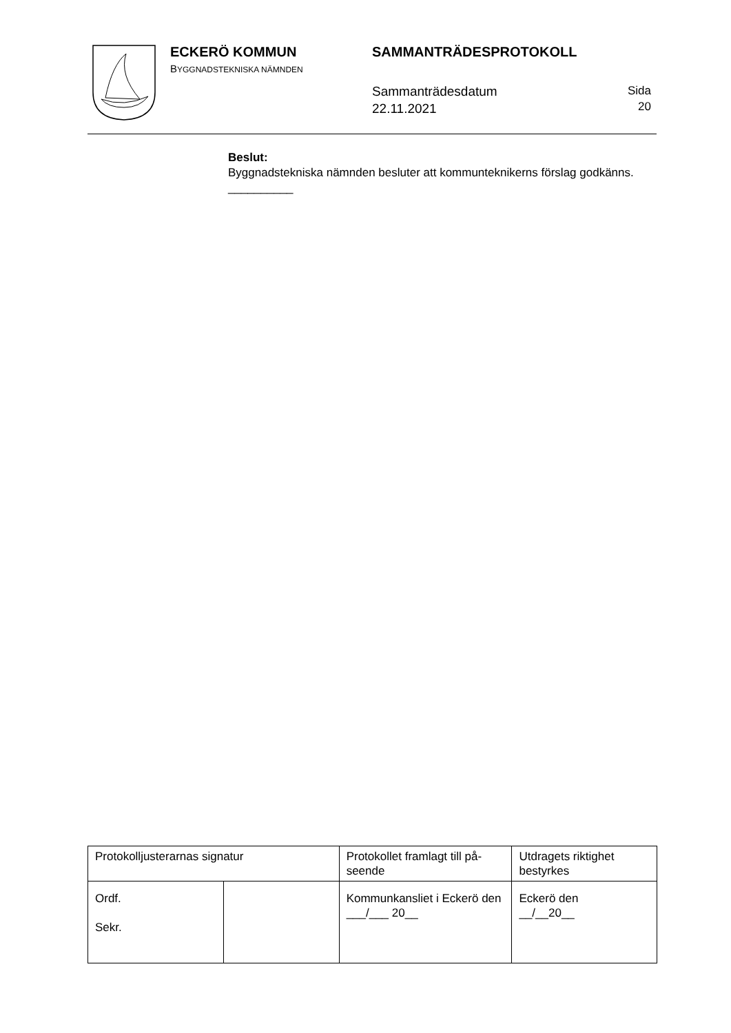ECKERÖ KOMMUN
BYGGNADSTEKNISKA NÄMNDEN
SAMMANTRÄDESPROTOKOLL
Sammanträdesdatum
22.11.2021
Sida
20
Beslut:
Byggnadstekniska nämnden besluter att kommunteknikerns förslag godkänns.
__________
| Protokolljusterarnas signatur | | Protokollet framlagt till på-seende | Utdragets riktighet bestyrkes |
| Ordf. Sekr. | | Kommunkansliet i Eckerö den ___/___ 20__ | Eckerö den __/__20__ |